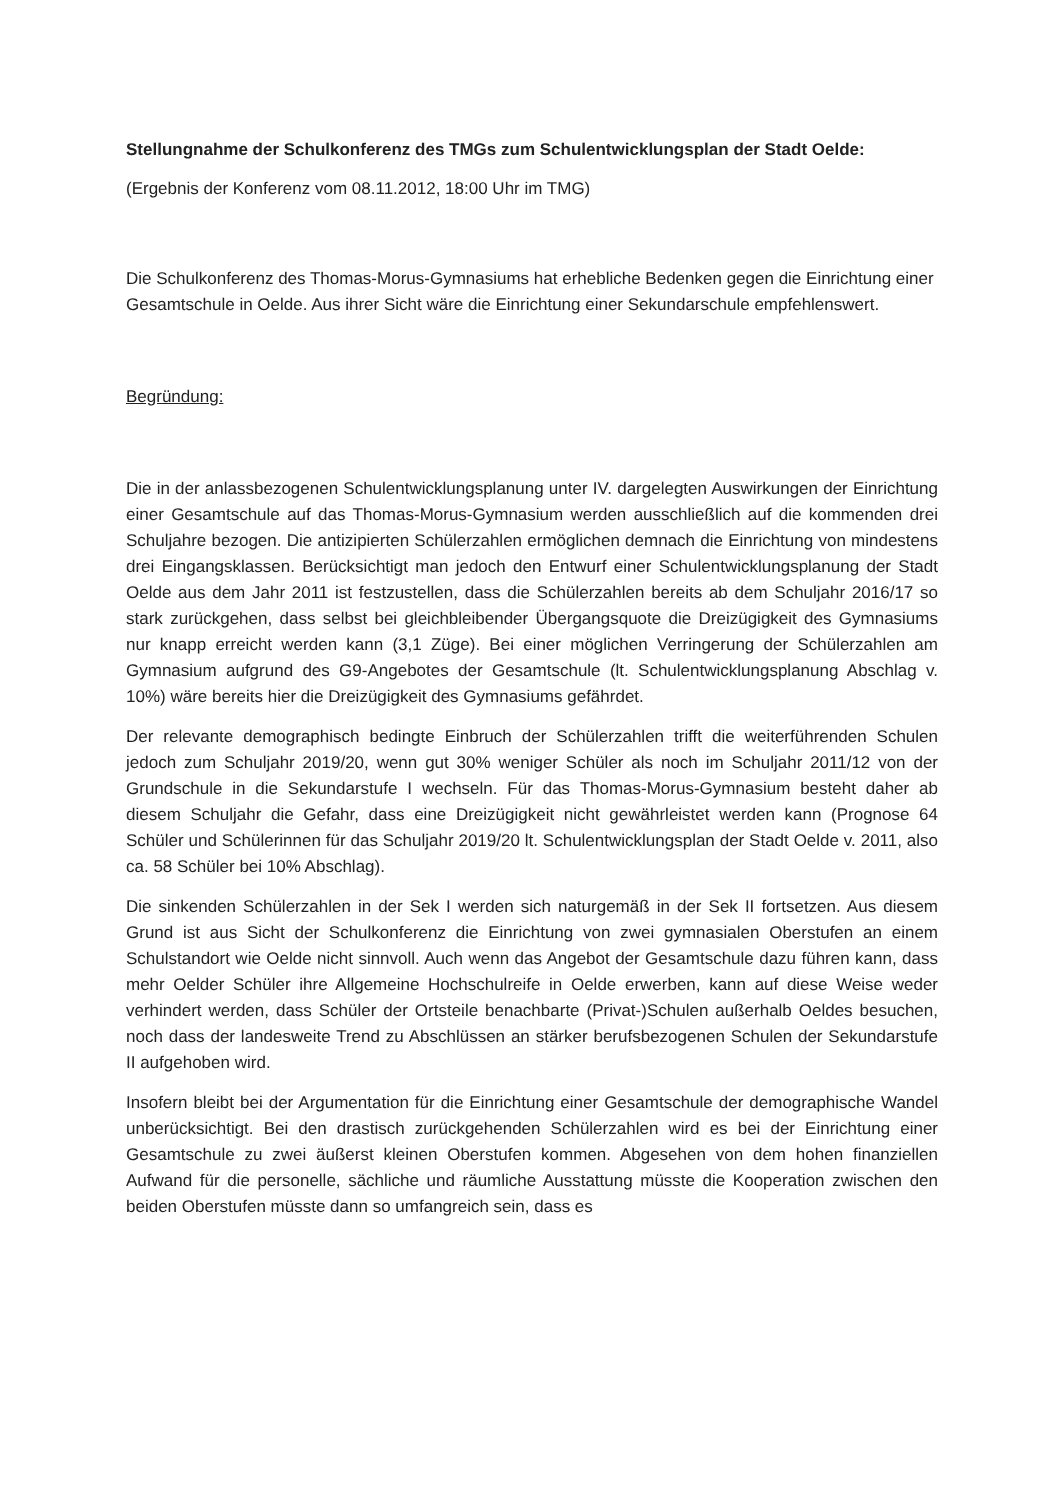Stellungnahme der Schulkonferenz des TMGs zum Schulentwicklungsplan der Stadt Oelde:
(Ergebnis der Konferenz vom 08.11.2012, 18:00 Uhr im TMG)
Die Schulkonferenz des Thomas-Morus-Gymnasiums hat erhebliche Bedenken gegen die Einrichtung einer Gesamtschule in Oelde. Aus ihrer Sicht wäre die Einrichtung einer Sekundarschule empfehlenswert.
Begründung:
Die in der anlassbezogenen Schulentwicklungsplanung unter IV. dargelegten Auswirkungen der Einrichtung einer Gesamtschule auf das Thomas-Morus-Gymnasium werden ausschließlich auf die kommenden drei Schuljahre bezogen. Die antizipierten Schülerzahlen ermöglichen demnach die Einrichtung von mindestens drei Eingangsklassen. Berücksichtigt man jedoch den Entwurf einer Schulentwicklungsplanung der Stadt Oelde aus dem Jahr 2011 ist festzustellen, dass die Schülerzahlen bereits ab dem Schuljahr 2016/17 so stark zurückgehen, dass selbst bei gleichbleibender Übergangsquote die Dreizügigkeit des Gymnasiums nur knapp erreicht werden kann (3,1 Züge). Bei einer möglichen Verringerung der Schülerzahlen am Gymnasium aufgrund des G9-Angebotes der Gesamtschule (lt. Schulentwicklungsplanung Abschlag v. 10%) wäre bereits hier die Dreizügigkeit des Gymnasiums gefährdet.
Der relevante demographisch bedingte Einbruch der Schülerzahlen trifft die weiterführenden Schulen jedoch zum Schuljahr 2019/20, wenn gut 30% weniger Schüler als noch im Schuljahr 2011/12 von der Grundschule in die Sekundarstufe I wechseln. Für das Thomas-Morus-Gymnasium besteht daher ab diesem Schuljahr die Gefahr, dass eine Dreizügigkeit nicht gewährleistet werden kann (Prognose 64 Schüler und Schülerinnen für das Schuljahr 2019/20 lt. Schulentwicklungsplan der Stadt Oelde v. 2011, also ca. 58 Schüler bei 10% Abschlag).
Die sinkenden Schülerzahlen in der Sek I werden sich naturgemäß in der Sek II fortsetzen. Aus diesem Grund ist aus Sicht der Schulkonferenz die Einrichtung von zwei gymnasialen Oberstufen an einem Schulstandort wie Oelde nicht sinnvoll. Auch wenn das Angebot der Gesamtschule dazu führen kann, dass mehr Oelder Schüler ihre Allgemeine Hochschulreife in Oelde erwerben, kann auf diese Weise weder verhindert werden, dass Schüler der Ortsteile benachbarte (Privat-)Schulen außerhalb Oeldes besuchen, noch dass der landesweite Trend zu Abschlüssen an stärker berufsbezogenen Schulen der Sekundarstufe II aufgehoben wird.
Insofern bleibt bei der Argumentation für die Einrichtung einer Gesamtschule der demographische Wandel unberücksichtigt. Bei den drastisch zurückgehenden Schülerzahlen wird es bei der Einrichtung einer Gesamtschule zu zwei äußerst kleinen Oberstufen kommen. Abgesehen von dem hohen finanziellen Aufwand für die personelle, sächliche und räumliche Ausstattung müsste die Kooperation zwischen den beiden Oberstufen müsste dann so umfangreich sein, dass es